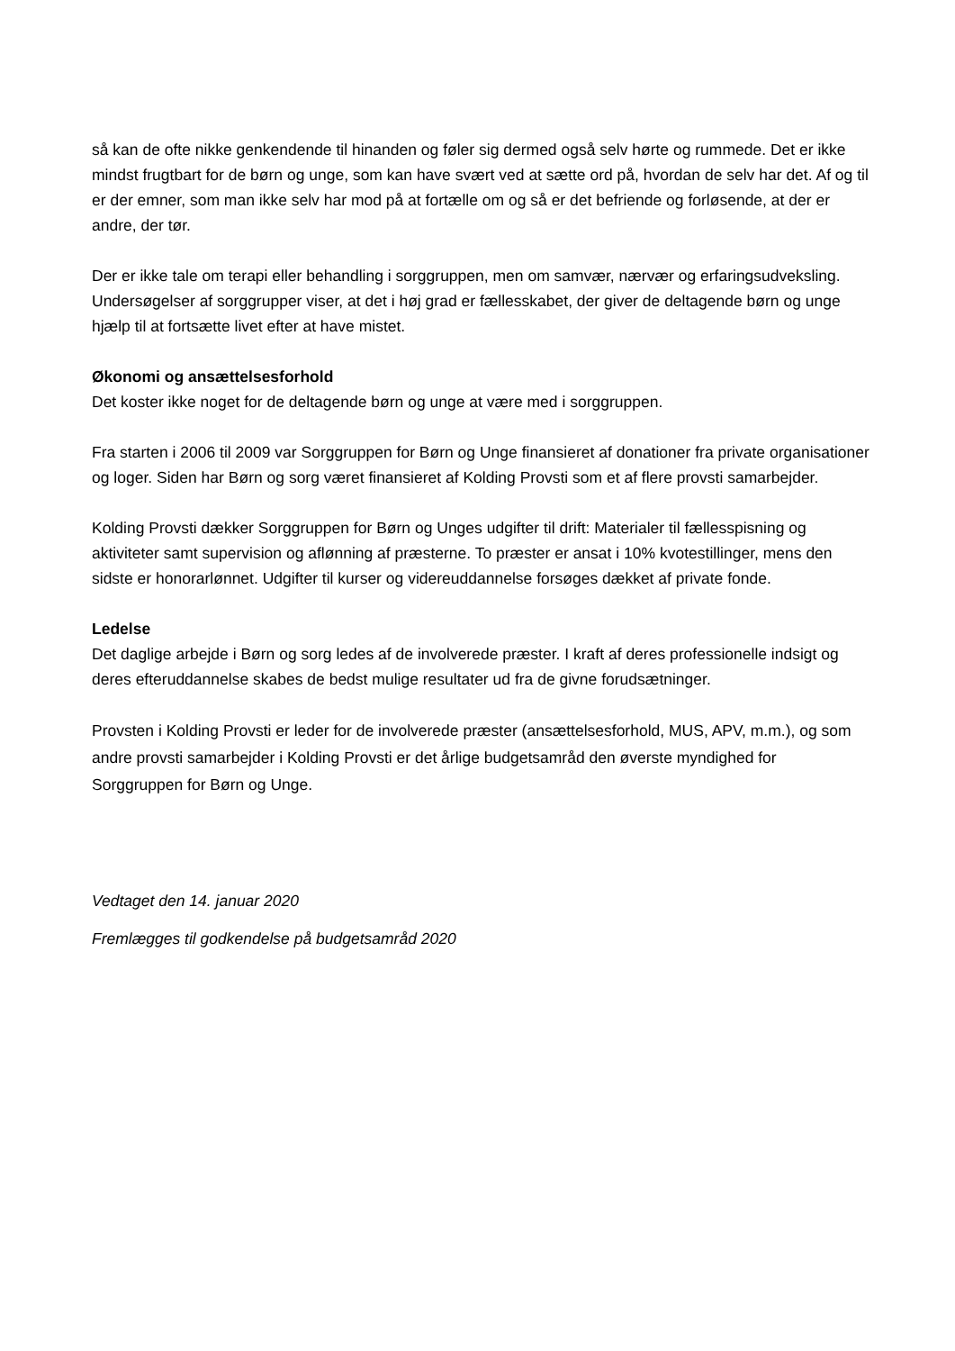så kan de ofte nikke genkendende til hinanden og føler sig dermed også selv hørte og rummede. Det er ikke mindst frugtbart for de børn og unge, som kan have svært ved at sætte ord på, hvordan de selv har det. Af og til er der emner, som man ikke selv har mod på at fortælle om og så er det befriende og forløsende, at der er andre, der tør.
Der er ikke tale om terapi eller behandling i sorggruppen, men om samvær, nærvær og erfaringsudveksling. Undersøgelser af sorggrupper viser, at det i høj grad er fællesskabet, der giver de deltagende børn og unge hjælp til at fortsætte livet efter at have mistet.
Økonomi og ansættelsesforhold
Det koster ikke noget for de deltagende børn og unge at være med i sorggruppen.
Fra starten i 2006 til 2009 var Sorggruppen for Børn og Unge finansieret af donationer fra private organisationer og loger. Siden har Børn og sorg været finansieret af Kolding Provsti som et af flere provsti samarbejder.
Kolding Provsti dækker Sorggruppen for Børn og Unges udgifter til drift: Materialer til fællesspisning og aktiviteter samt supervision og aflønning af præsterne. To præster er ansat i 10% kvotestillinger, mens den sidste er honorarlønnet. Udgifter til kurser og videreuddannelse forsøges dækket af private fonde.
Ledelse
Det daglige arbejde i Børn og sorg ledes af de involverede præster. I kraft af deres professionelle indsigt og deres efteruddannelse skabes de bedst mulige resultater ud fra de givne forudsætninger.
Provsten i Kolding Provsti er leder for de involverede præster (ansættelsesforhold, MUS, APV, m.m.), og som andre provsti samarbejder i Kolding Provsti er det årlige budgetsamråd den øverste myndighed for Sorggruppen for Børn og Unge.
Vedtaget den 14. januar 2020
Fremlægges til godkendelse på budgetsamråd 2020